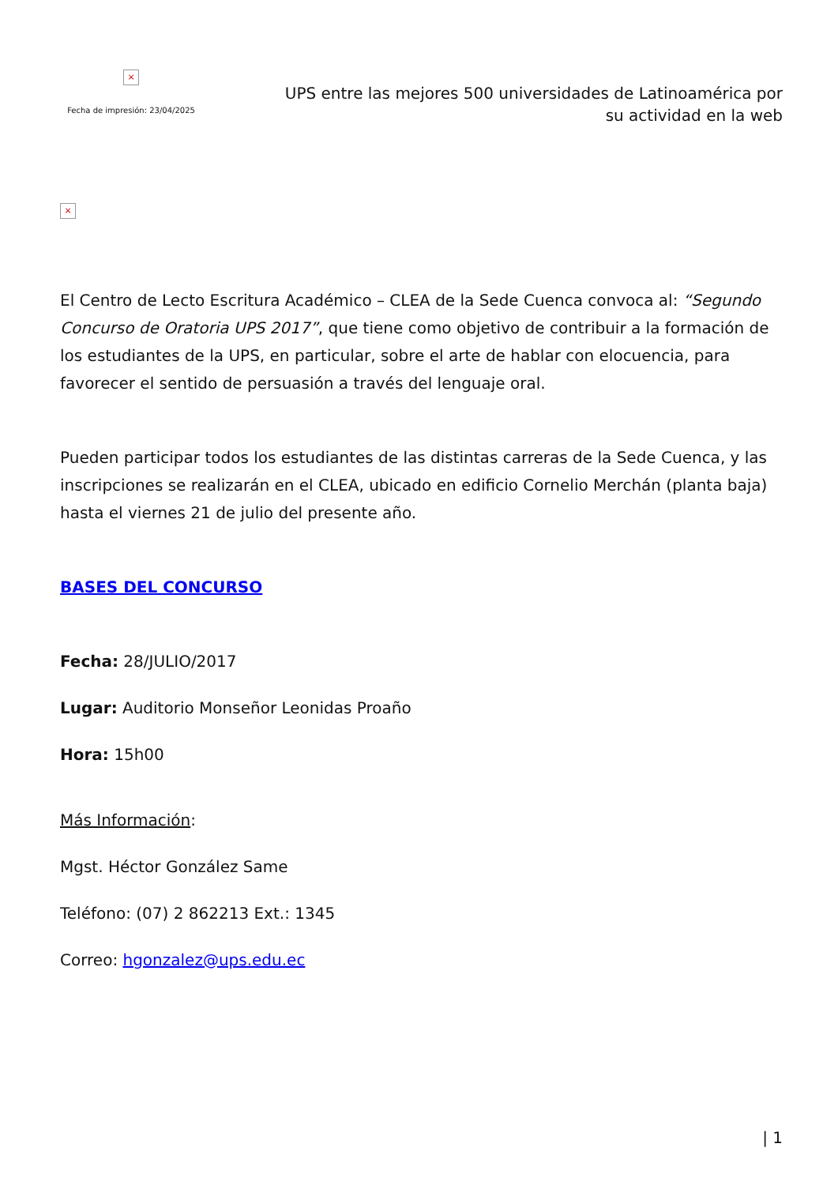×
Fecha de impresión: 23/04/2025
UPS entre las mejores 500 universidades de Latinoamérica por su actividad en la web
×
El Centro de Lecto Escritura Académico – CLEA de la Sede Cuenca convoca al: “Segundo Concurso de Oratoria UPS 2017”, que tiene como objetivo de contribuir a la formación de los estudiantes de la UPS, en particular, sobre el arte de hablar con elocuencia, para favorecer el sentido de persuasión a través del lenguaje oral.
Pueden participar todos los estudiantes de las distintas carreras de la Sede Cuenca, y las inscripciones se realizarán en el CLEA, ubicado en edificio Cornelio Merchán (planta baja) hasta el viernes 21 de julio del presente año.
BASES DEL CONCURSO
Fecha: 28/JULIO/2017
Lugar: Auditorio Monseñor Leonidas Proaño
Hora: 15h00
Más Información:
Mgst. Héctor González Same
Teléfono: (07) 2 862213 Ext.: 1345
Correo: hgonzalez@ups.edu.ec
| 1